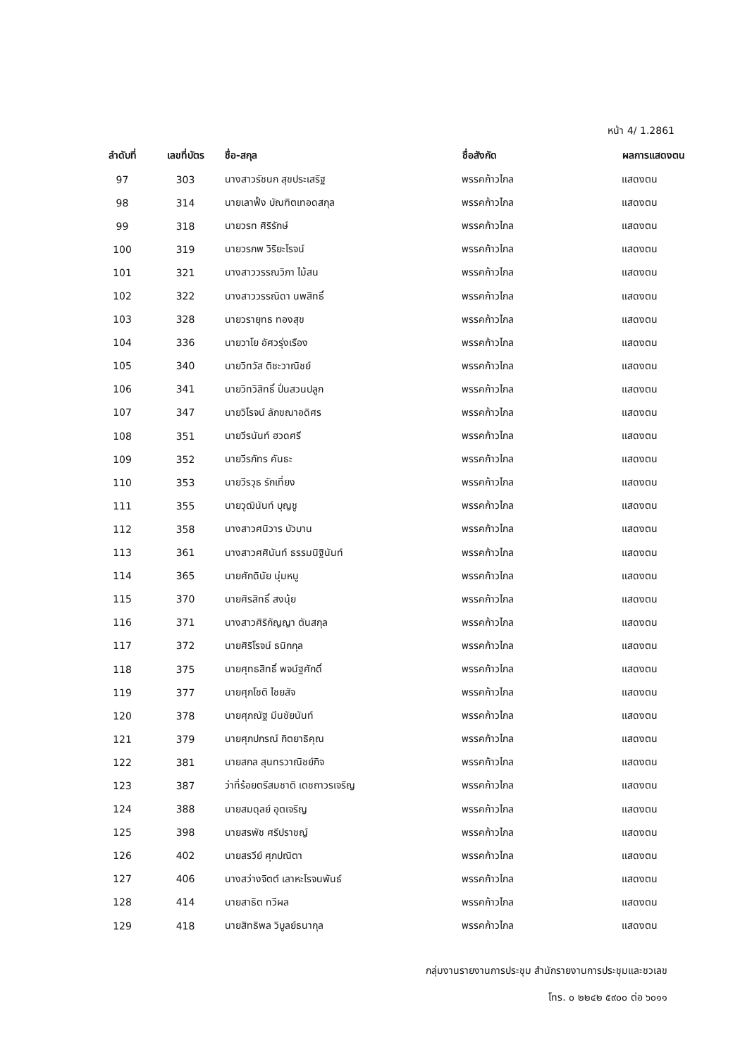หน้า 4/ 1.2861
| ลำดับที่ | เลขที่บัตร | ชื่อ-สกุล | ชื่อสังกัด | ผลการแสดงตน |
| --- | --- | --- | --- | --- |
| 97 | 303 | นางสาวรัชนก สุขประเสริฐ | พรรคก้าวไกล | แสดงตน |
| 98 | 314 | นายเลาฟั้ง บัณฑิตเทอดสกุล | พรรคก้าวไกล | แสดงตน |
| 99 | 318 | นายวรท ศิริรักษ์ | พรรคก้าวไกล | แสดงตน |
| 100 | 319 | นายวรภพ วิริยะโรจน์ | พรรคก้าวไกล | แสดงตน |
| 101 | 321 | นางสาววรรณวิภา ไม้สน | พรรคก้าวไกล | แสดงตน |
| 102 | 322 | นางสาววรรณิดา นพสิทธิ์ | พรรคก้าวไกล | แสดงตน |
| 103 | 328 | นายวรายุทธ ทองสุข | พรรคก้าวไกล | แสดงตน |
| 104 | 336 | นายวาโย อัศวรุ่งเรือง | พรรคก้าวไกล | แสดงตน |
| 105 | 340 | นายวิทวัส ติชะวาณิชย์ | พรรคก้าวไกล | แสดงตน |
| 106 | 341 | นายวิทวิสิทธิ์ ปั่นสวนปลูก | พรรคก้าวไกล | แสดงตน |
| 107 | 347 | นายวิโรจน์ ลักขณาอดิศร | พรรคก้าวไกล | แสดงตน |
| 108 | 351 | นายวีรนันท์ ฮวดศรี | พรรคก้าวไกล | แสดงตน |
| 109 | 352 | นายวีรภัทร คันธะ | พรรคก้าวไกล | แสดงตน |
| 110 | 353 | นายวีรวุธ รักเที่ยง | พรรคก้าวไกล | แสดงตน |
| 111 | 355 | นายวุฒินันท์ บุญชู | พรรคก้าวไกล | แสดงตน |
| 112 | 358 | นางสาวศนิวาร บัวบาน | พรรคก้าวไกล | แสดงตน |
| 113 | 361 | นางสาวศศินันท์ ธรรมนิฐินันท์ | พรรคก้าวไกล | แสดงตน |
| 114 | 365 | นายศักดินัย นุ่มหนู | พรรคก้าวไกล | แสดงตน |
| 115 | 370 | นายศิรสิทธิ์ สงนุ้ย | พรรคก้าวไกล | แสดงตน |
| 116 | 371 | นางสาวศิริกัญญา ตันสกุล | พรรคก้าวไกล | แสดงตน |
| 117 | 372 | นายศิริโรจน์ ธนิกกุล | พรรคก้าวไกล | แสดงตน |
| 118 | 375 | นายศุทธสิทธิ์ พจน์ฐศักดิ์ | พรรคก้าวไกล | แสดงตน |
| 119 | 377 | นายศุภโชติ ไชยสัจ | พรรคก้าวไกล | แสดงตน |
| 120 | 378 | นายศุภณัฐ มีนชัยนันท์ | พรรคก้าวไกล | แสดงตน |
| 121 | 379 | นายศุภปกรณ์ กิตยาธิคุณ | พรรคก้าวไกล | แสดงตน |
| 122 | 381 | นายสกล สุนทรวาณิชย์กิจ | พรรคก้าวไกล | แสดงตน |
| 123 | 387 | ว่าที่ร้อยตรีสมชาติ เตชถาวรเจริญ | พรรคก้าวไกล | แสดงตน |
| 124 | 388 | นายสมดุลย์ อุตเจริญ | พรรคก้าวไกล | แสดงตน |
| 125 | 398 | นายสรพัช ศรีปราชญ์ | พรรคก้าวไกล | แสดงตน |
| 126 | 402 | นายสรวีย์ ศุภปณิตา | พรรคก้าวไกล | แสดงตน |
| 127 | 406 | นางสว่างจิตต์ เลาหะโรจนพันธ์ | พรรคก้าวไกล | แสดงตน |
| 128 | 414 | นายสาธิต ทวีผล | พรรคก้าวไกล | แสดงตน |
| 129 | 418 | นายสิทธิพล วิบูลย์ธนากุล | พรรคก้าวไกล | แสดงตน |
กลุ่มงานรายงานการประชุม สำนักรายงานการประชุมและชวเลข
โทร. ๐ ๒๒๔๒ ๕๙๐๐ ต่อ ๖๐๑๑